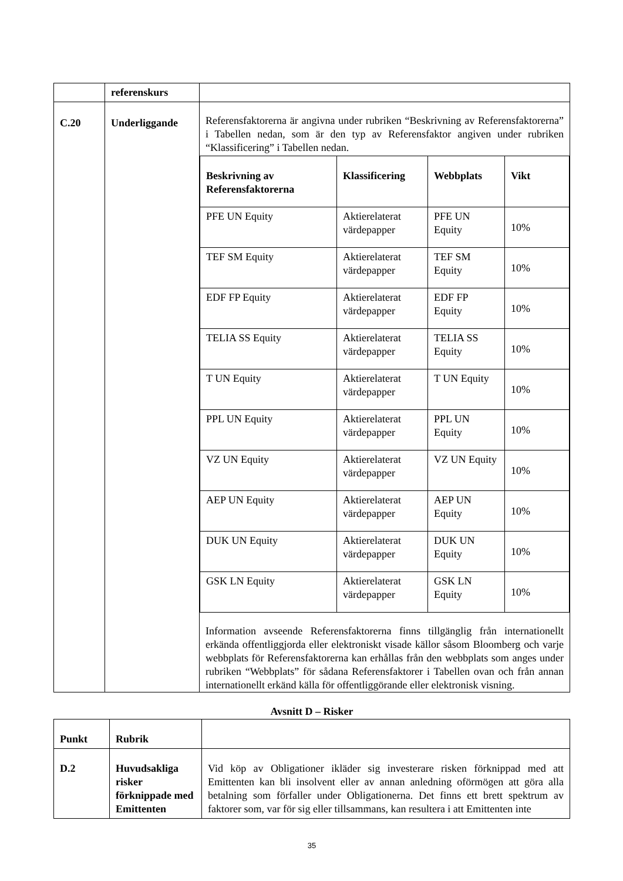| | referenskurs | |
| C.20 | Underliggande | Referensfaktorerna är angivna under rubriken “Beskrivning av Referensfaktorerna” i Tabellen nedan, som är den typ av Referensfaktor angiven under rubriken “Klassificering” i Tabellen nedan. / Beskrivning av Referensfaktorerna / Klassificering / Webbplats / Vikt / / --- / --- / --- / --- / / PFE UN Equity / Aktierelaterat värdepapper / PFE UN Equity / 10% / / TEF SM Equity / Aktierelaterat värdepapper / TEF SM Equity / 10% / / EDF FP Equity / Aktierelaterat värdepapper / EDF FP Equity / 10% / / TELIA SS Equity / Aktierelaterat värdepapper / TELIA SS Equity / 10% / / T UN Equity / Aktierelaterat värdepapper / T UN Equity / 10% / / PPL UN Equity / Aktierelaterat värdepapper / PPL UN Equity / 10% / / VZ UN Equity / Aktierelaterat värdepapper / VZ UN Equity / 10% / / AEP UN Equity / Aktierelaterat värdepapper / AEP UN Equity / 10% / / DUK UN Equity / Aktierelaterat värdepapper / DUK UN Equity / 10% / / GSK LN Equity / Aktierelaterat värdepapper / GSK LN Equity / 10% / Information avseende Referensfaktorerna finns tillgänglig från internationellt erkända offentliggjorda eller elektroniskt visade källor såsom Bloomberg och varje webbplats för Referensfaktorerna kan erhållas från den webbplats som anges under rubriken “Webbplats” för sådana Referensfaktorer i Tabellen ovan och från annan internationellt erkänd källa för offentliggörande eller elektronisk visning. |
Avsnitt D – Risker
| Punkt | Rubrik | |
| D.2 | Huvudsakliga risker förknippade med Emittenten | Vid köp av Obligationer ikläder sig investerare risken förknippad med att Emittenten kan bli insolvent eller av annan anledning oförmögen att göra alla betalning som förfaller under Obligationerna. Det finns ett brett spektrum av faktorer som, var för sig eller tillsammans, kan resultera i att Emittenten inte |
35